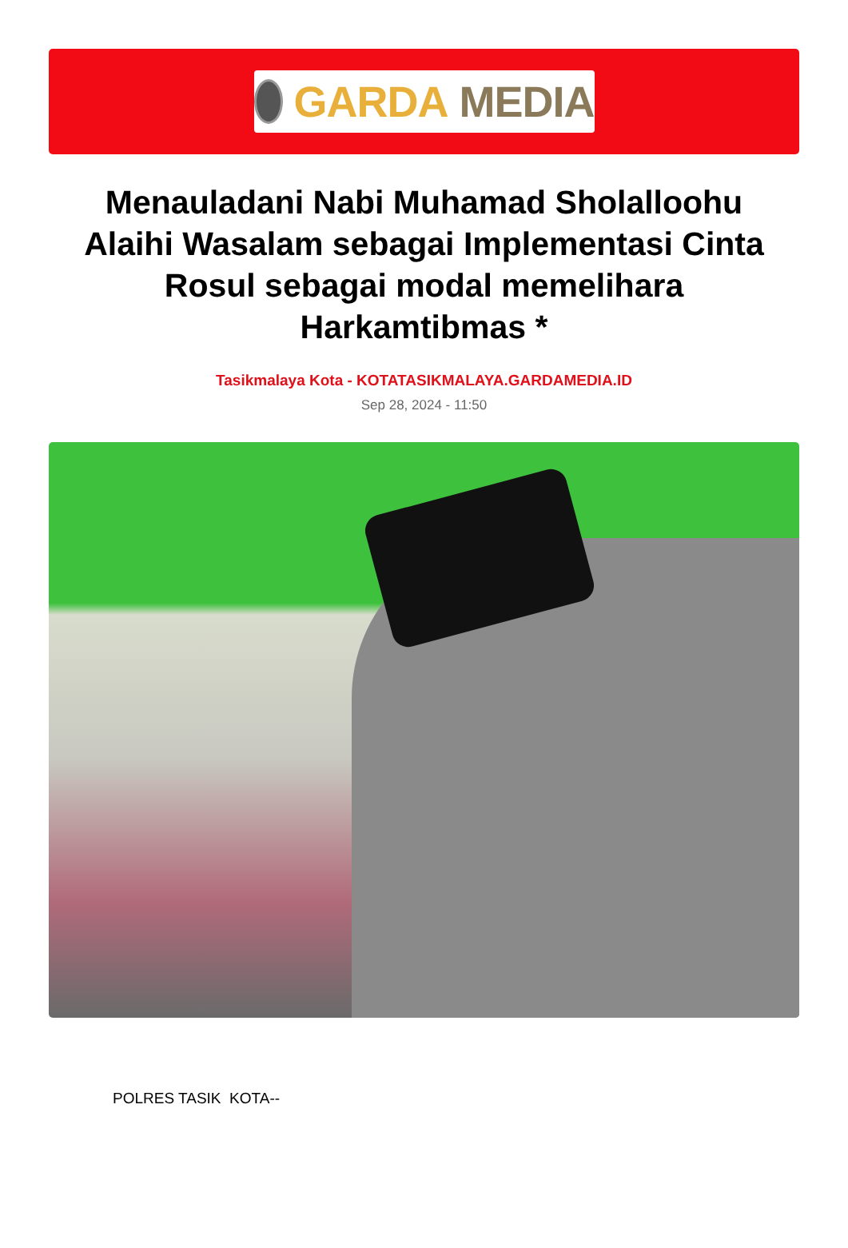GARDA MEDIA
Menauladani Nabi Muhamad Sholalloohu Alaihi Wasalam sebagai Implementasi Cinta Rosul sebagai modal memelihara Harkamtibmas *
Tasikmalaya Kota - KOTATASIKMALAYA.GARDAMEDIA.ID
Sep 28, 2024 - 11:50
POLRES TASIK KOTA--